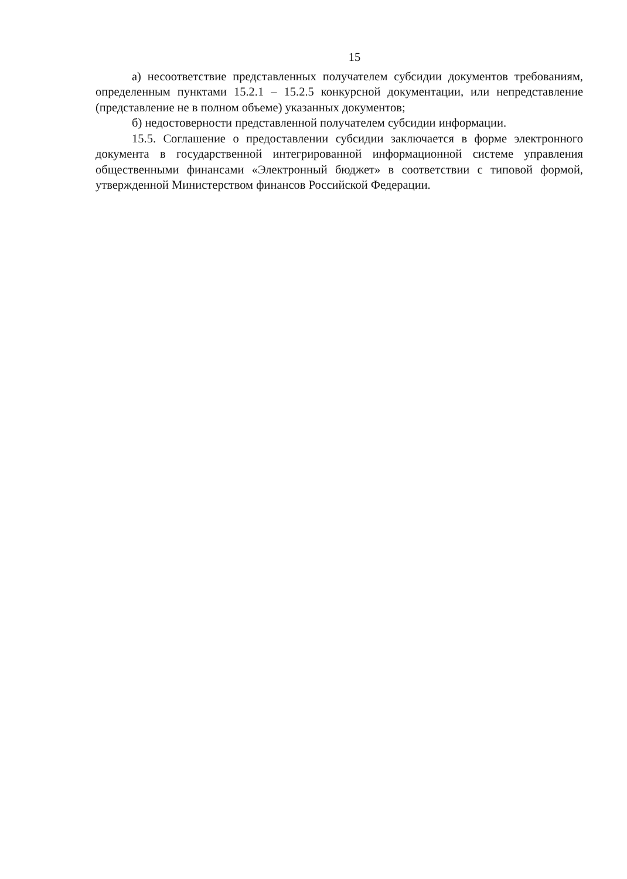15
а) несоответствие представленных получателем субсидии документов требованиям, определенным пунктами 15.2.1 – 15.2.5 конкурсной документации, или непредставление (представление не в полном объеме) указанных документов;
б) недостоверности представленной получателем субсидии информации.
15.5. Соглашение о предоставлении субсидии заключается в форме электронного документа в государственной интегрированной информационной системе управления общественными финансами «Электронный бюджет» в соответствии с типовой формой, утвержденной Министерством финансов Российской Федерации.